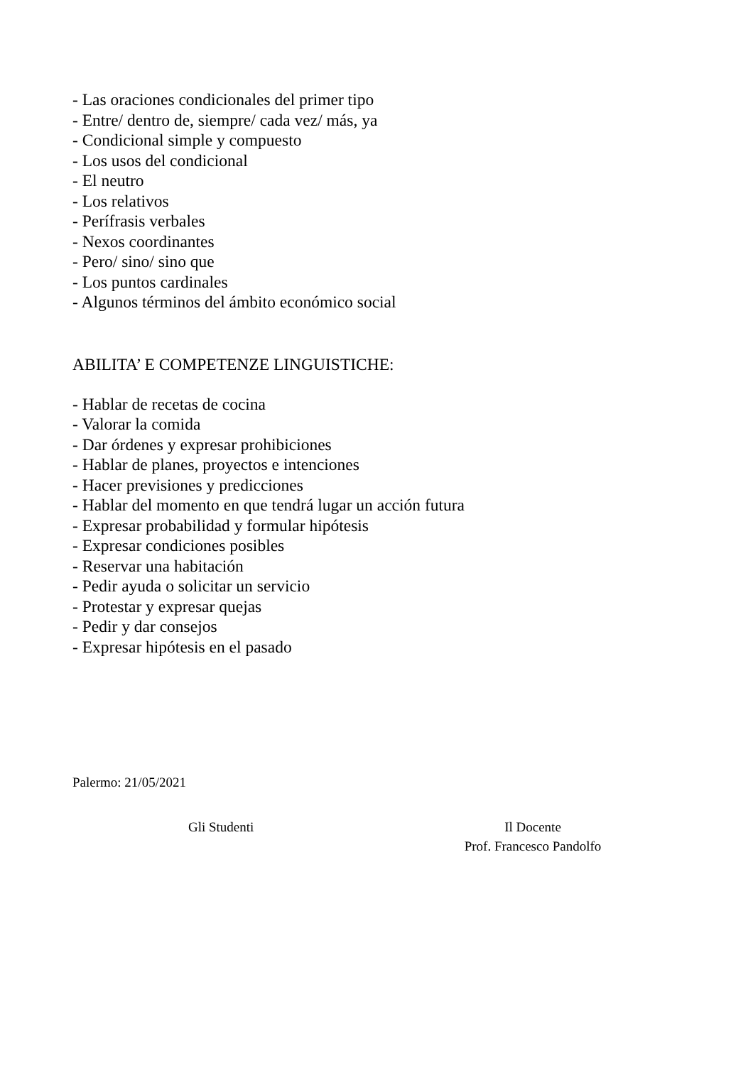- Las oraciones condicionales del primer tipo
- Entre/ dentro de, siempre/ cada vez/ más, ya
- Condicional simple y compuesto
- Los usos del condicional
- El neutro
- Los relativos
- Perífrasis verbales
- Nexos coordinantes
- Pero/ sino/ sino que
- Los puntos cardinales
- Algunos términos del ámbito económico social
ABILITA’ E COMPETENZE LINGUISTICHE:
- Hablar de recetas de cocina
- Valorar la comida
- Dar órdenes y expresar prohibiciones
- Hablar de planes, proyectos e intenciones
- Hacer previsiones y predicciones
- Hablar del momento en que tendrá lugar un acción futura
- Expresar probabilidad y formular hipótesis
- Expresar condiciones posibles
- Reservar una habitación
- Pedir ayuda o solicitar un servicio
- Protestar y expresar quejas
- Pedir y dar consejos
- Expresar hipótesis en el pasado
Palermo: 21/05/2021
Gli Studenti Il Docente
Prof. Francesco Pandolfo